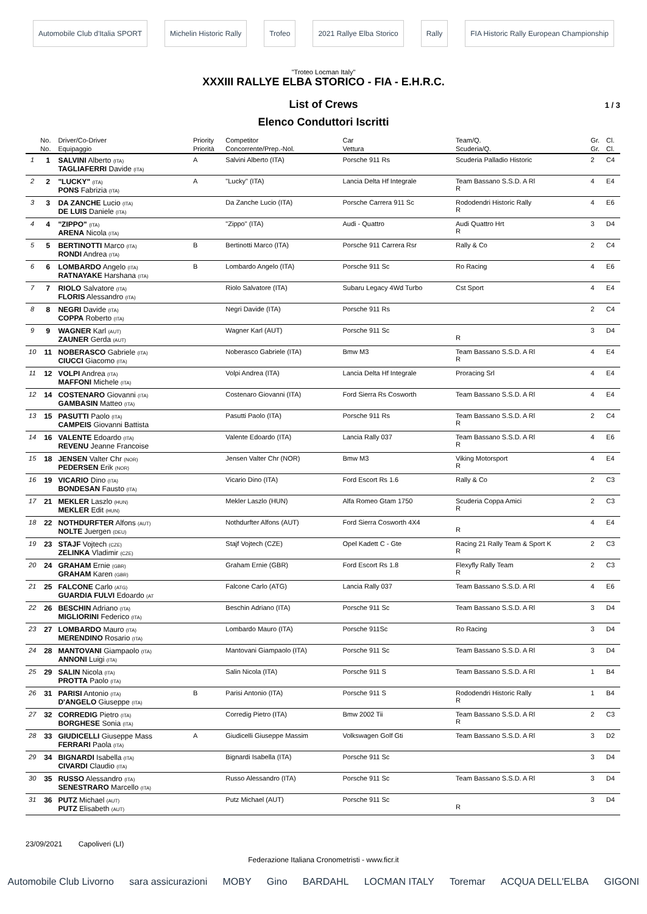Automobile Club d'Italia SPORT Michelin Historic Rally Trofeo 2021 Rallye Elba Storico Rally FIA Historic Rally European Championship
"Troteo Locman Italy"
XXXIII RALLYE ELBA STORICO - FIA - E.H.R.C.
List of Crews 1 / 3
Elenco Conduttori Iscritti
| | No. | Driver/Co-Driver | Priority | Competitor | Car | Team/Q. | Gr. | Cl. |
| --- | --- | --- | --- | --- | --- | --- | --- | --- |
| | No. | Equipaggio | Priorità | Concorrente/Prep.-Nol. | Vettura | Scuderia/Q. | Gr. | Cl. |
| 1 | 1 | SALVINI Alberto (ITA) TAGLIAFERRI Davide (ITA) | A | Salvini Alberto (ITA) | Porsche 911 Rs | Scuderia Palladio Historic | 2 | C4 |
| 2 | 2 | "LUCKY" (ITA) PONS Fabrizia (ITA) | A | "Lucky" (ITA) | Lancia Delta Hf Integrale | Team Bassano S.S.D. A Rl R | 4 | E4 |
| 3 | 3 | DA ZANCHE Lucio (ITA) DE LUIS Daniele (ITA) | | Da Zanche Lucio (ITA) | Porsche Carrera 911 Sc | Rododendri Historic Rally R | 4 | E6 |
| 4 | 4 | "ZIPPO" (ITA) ARENA Nicola (ITA) | | "Zippo" (ITA) | Audi - Quattro | Audi Quattro Hrt R | 3 | D4 |
| 5 | 5 | BERTINOTTI Marco (ITA) RONDI Andrea (ITA) | B | Bertinotti Marco (ITA) | Porsche 911 Carrera Rsr | Rally & Co | 2 | C4 |
| 6 | 6 | LOMBARDO Angelo (ITA) RATNAYAKE Harshana (ITA) | B | Lombardo Angelo (ITA) | Porsche 911 Sc | Ro Racing | 4 | E6 |
| 7 | 7 | RIOLO Salvatore (ITA) FLORIS Alessandro (ITA) | | Riolo Salvatore (ITA) | Subaru Legacy 4Wd Turbo | Cst Sport | 4 | E4 |
| 8 | 8 | NEGRI Davide (ITA) COPPA Roberto (ITA) | | Negri Davide (ITA) | Porsche 911 Rs | | 2 | C4 |
| 9 | 9 | WAGNER Karl (AUT) ZAUNER Gerda (AUT) | | Wagner Karl (AUT) | Porsche 911 Sc | R | 3 | D4 |
| 10 | 11 | NOBERASCO Gabriele (ITA) CIUCCI Giacomo (ITA) | | Noberasco Gabriele (ITA) | Bmw M3 | Team Bassano S.S.D. A Rl R | 4 | E4 |
| 11 | 12 | VOLPI Andrea (ITA) MAFFONI Michele (ITA) | | Volpi Andrea (ITA) | Lancia Delta Hf Integrale | Proracing Srl | 4 | E4 |
| 12 | 14 | COSTENARO Giovanni (ITA) GAMBASIN Matteo (ITA) | | Costenaro Giovanni (ITA) | Ford Sierra Rs Cosworth | Team Bassano S.S.D. A Rl | 4 | E4 |
| 13 | 15 | PASUTTI Paolo (ITA) CAMPEIS Giovanni Battista | | Pasutti Paolo (ITA) | Porsche 911 Rs | Team Bassano S.S.D. A Rl R | 2 | C4 |
| 14 | 16 | VALENTE Edoardo (ITA) REVENU Jeanne Francoise | | Valente Edoardo (ITA) | Lancia Rally 037 | Team Bassano S.S.D. A Rl R | 4 | E6 |
| 15 | 18 | JENSEN Valter Chr (NOR) PEDERSEN Erik (NOR) | | Jensen Valter Chr (NOR) | Bmw M3 | Viking Motorsport R | 4 | E4 |
| 16 | 19 | VICARIO Dino (ITA) BONDESAN Fausto (ITA) | | Vicario Dino (ITA) | Ford Escort Rs 1.6 | Rally & Co | 2 | C3 |
| 17 | 21 | MEKLER Laszlo (HUN) MEKLER Edit (HUN) | | Mekler Laszlo (HUN) | Alfa Romeo Gtam 1750 | Scuderia Coppa Amici R | 2 | C3 |
| 18 | 22 | NOTHDURFTER Alfons (AUT) NOLTE Juergen (DEU) | | Nothdurfter Alfons (AUT) | Ford Sierra Cosworth 4X4 | R | 4 | E4 |
| 19 | 23 | STAJF Vojtech (CZE) ZELINKA Vladimir (CZE) | | Stajf Vojtech (CZE) | Opel Kadett C - Gte | Racing 21 Rally Team & Sport K R | 2 | C3 |
| 20 | 24 | GRAHAM Ernie (GBR) GRAHAM Karen (GBR) | | Graham Ernie (GBR) | Ford Escort Rs 1.8 | Flexyfly Rally Team R | 2 | C3 |
| 21 | 25 | FALCONE Carlo (ATG) GUARDIA FULVI Edoardo (AT | | Falcone Carlo (ATG) | Lancia Rally 037 | Team Bassano S.S.D. A Rl | 4 | E6 |
| 22 | 26 | BESCHIN Adriano (ITA) MIGLIORINI Federico (ITA) | | Beschin Adriano (ITA) | Porsche 911 Sc | Team Bassano S.S.D. A Rl | 3 | D4 |
| 23 | 27 | LOMBARDO Mauro (ITA) MERENDINO Rosario (ITA) | | Lombardo Mauro (ITA) | Porsche 911Sc | Ro Racing | 3 | D4 |
| 24 | 28 | MANTOVANI Giampaolo (ITA) ANNONI Luigi (ITA) | | Mantovani Giampaolo (ITA) | Porsche 911 Sc | Team Bassano S.S.D. A Rl | 3 | D4 |
| 25 | 29 | SALIN Nicola (ITA) PROTTA Paolo (ITA) | | Salin Nicola (ITA) | Porsche 911 S | Team Bassano S.S.D. A Rl | 1 | B4 |
| 26 | 31 | PARISI Antonio (ITA) D'ANGELO Giuseppe (ITA) | B | Parisi Antonio (ITA) | Porsche 911 S | Rododendri Historic Rally R | 1 | B4 |
| 27 | 32 | CORREDIG Pietro (ITA) BORGHESE Sonia (ITA) | | Corredig Pietro (ITA) | Bmw 2002 Tii | Team Bassano S.S.D. A Rl R | 2 | C3 |
| 28 | 33 | GIUDICELLI Giuseppe Mass FERRARI Paola (ITA) | A | Giudicelli Giuseppe Massim | Volkswagen Golf Gti | Team Bassano S.S.D. A Rl | 3 | D2 |
| 29 | 34 | BIGNARDI Isabella (ITA) CIVARDI Claudio (ITA) | | Bignardi Isabella (ITA) | Porsche 911 Sc | | 3 | D4 |
| 30 | 35 | RUSSO Alessandro (ITA) SENESTRARO Marcello (ITA) | | Russo Alessandro (ITA) | Porsche 911 Sc | Team Bassano S.S.D. A Rl | 3 | D4 |
| 31 | 36 | PUTZ Michael (AUT) PUTZ Elisabeth (AUT) | | Putz Michael (AUT) | Porsche 911 Sc | R | 3 | D4 |
23/09/2021 Capoliveri (LI)
Federazione Italiana Cronometristi - www.ficr.it
Automobile Club Livorno sara assicurazioni MOBY Gino BARDAHL LOCMAN ITALY Toremar ACQUA DELL'ELBA GIGONI